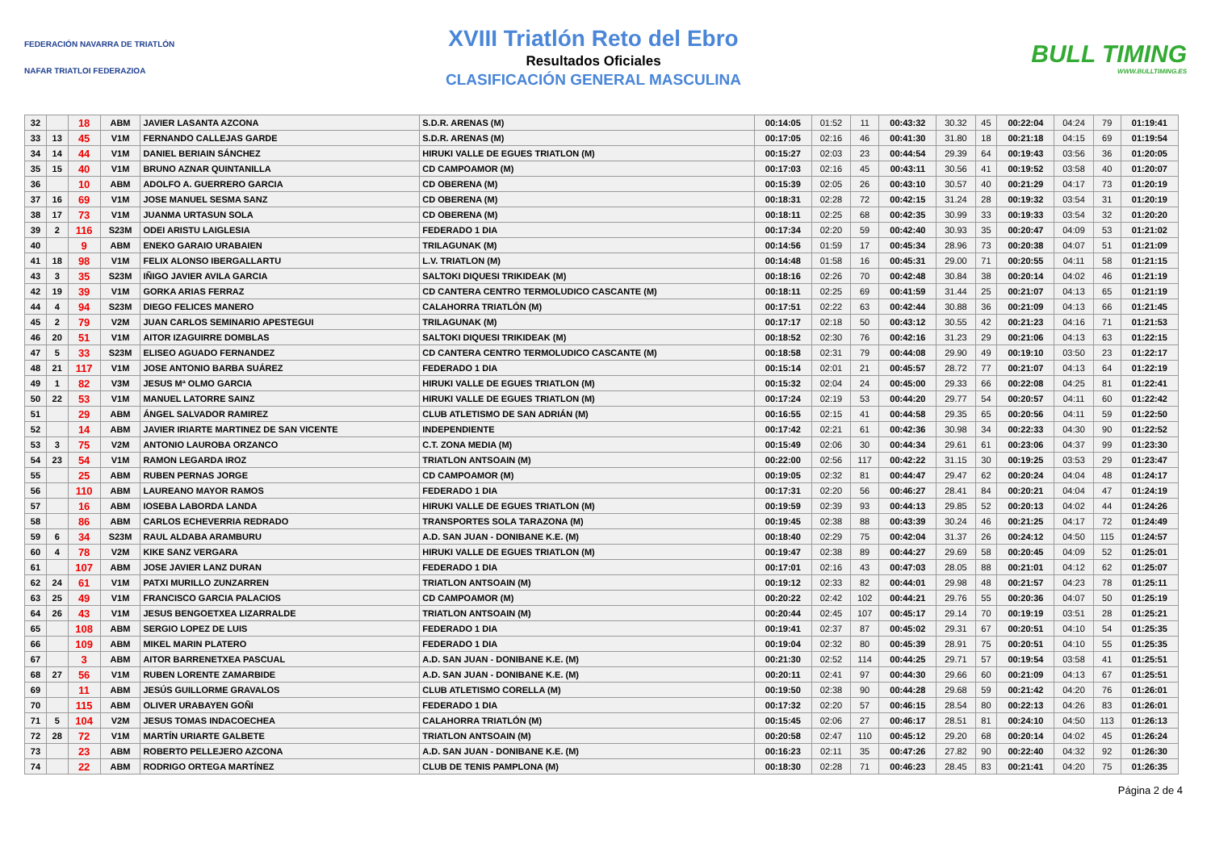FEDERACIÓN NAVARRA DE TRIATLÓN
NAFAR TRIATLOI FEDERAZIOA
XVIII Triatlón Reto del Ebro
Resultados Oficiales
CLASIFICACIÓN GENERAL MASCULINA
BULL TIMING
WWW.BULLTIMING.ES
| 32 | | 18 | ABM | JAVIER LASANTA AZCONA | S.D.R. ARENAS (M) | 00:14:05 | 01:52 | 11 | 00:43:32 | 30.32 | 45 | 00:22:04 | 04:24 | 79 | 01:19:41 |
| 33 | 13 | 45 | V1M | FERNANDO CALLEJAS GARDE | S.D.R. ARENAS (M) | 00:17:05 | 02:16 | 46 | 00:41:30 | 31.80 | 18 | 00:21:18 | 04:15 | 69 | 01:19:54 |
| 34 | 14 | 44 | V1M | DANIEL BERIAIN SÁNCHEZ | HIRUKI VALLE DE EGUES TRIATLON (M) | 00:15:27 | 02:03 | 23 | 00:44:54 | 29.39 | 64 | 00:19:43 | 03:56 | 36 | 01:20:05 |
| 35 | 15 | 40 | V1M | BRUNO AZNAR QUINTANILLA | CD CAMPOAMOR (M) | 00:17:03 | 02:16 | 45 | 00:43:11 | 30.56 | 41 | 00:19:52 | 03:58 | 40 | 01:20:07 |
| 36 | | 10 | ABM | ADOLFO A. GUERRERO GARCIA | CD OBERENA (M) | 00:15:39 | 02:05 | 26 | 00:43:10 | 30.57 | 40 | 00:21:29 | 04:17 | 73 | 01:20:19 |
| 37 | 16 | 69 | V1M | JOSE MANUEL SESMA SANZ | CD OBERENA (M) | 00:18:31 | 02:28 | 72 | 00:42:15 | 31.24 | 28 | 00:19:32 | 03:54 | 31 | 01:20:19 |
| 38 | 17 | 73 | V1M | JUANMA URTASUN SOLA | CD OBERENA (M) | 00:18:11 | 02:25 | 68 | 00:42:35 | 30.99 | 33 | 00:19:33 | 03:54 | 32 | 01:20:20 |
| 39 | 2 | 116 | S23M | ODEI ARISTU LAIGLESIA | FEDERADO 1 DIA | 00:17:34 | 02:20 | 59 | 00:42:40 | 30.93 | 35 | 00:20:47 | 04:09 | 53 | 01:21:02 |
| 40 | | 9 | ABM | ENEKO GARAIO URABAIEN | TRILAGUNAK (M) | 00:14:56 | 01:59 | 17 | 00:45:34 | 28.96 | 73 | 00:20:38 | 04:07 | 51 | 01:21:09 |
| 41 | 18 | 98 | V1M | FELIX ALONSO IBERGALLARTU | L.V. TRIATLON (M) | 00:14:48 | 01:58 | 16 | 00:45:31 | 29.00 | 71 | 00:20:55 | 04:11 | 58 | 01:21:15 |
| 43 | 3 | 35 | S23M | IÑIGO JAVIER AVILA GARCIA | SALTOKI DIQUESI TRIKIDEAK (M) | 00:18:16 | 02:26 | 70 | 00:42:48 | 30.84 | 38 | 00:20:14 | 04:02 | 46 | 01:21:19 |
| 42 | 19 | 39 | V1M | GORKA ARIAS FERRAZ | CD CANTERA CENTRO TERMOLUDICO CASCANTE (M) | 00:18:11 | 02:25 | 69 | 00:41:59 | 31.44 | 25 | 00:21:07 | 04:13 | 65 | 01:21:19 |
| 44 | 4 | 94 | S23M | DIEGO FELICES MANERO | CALAHORRA TRIATLÓN (M) | 00:17:51 | 02:22 | 63 | 00:42:44 | 30.88 | 36 | 00:21:09 | 04:13 | 66 | 01:21:45 |
| 45 | 2 | 79 | V2M | JUAN CARLOS SEMINARIO APESTEGUI | TRILAGUNAK (M) | 00:17:17 | 02:18 | 50 | 00:43:12 | 30.55 | 42 | 00:21:23 | 04:16 | 71 | 01:21:53 |
| 46 | 20 | 51 | V1M | AITOR IZAGUIRRE DOMBLAS | SALTOKI DIQUESI TRIKIDEAK (M) | 00:18:52 | 02:30 | 76 | 00:42:16 | 31.23 | 29 | 00:21:06 | 04:13 | 63 | 01:22:15 |
| 47 | 5 | 33 | S23M | ELISEO AGUADO FERNANDEZ | CD CANTERA CENTRO TERMOLUDICO CASCANTE (M) | 00:18:58 | 02:31 | 79 | 00:44:08 | 29.90 | 49 | 00:19:10 | 03:50 | 23 | 01:22:17 |
| 48 | 21 | 117 | V1M | JOSE ANTONIO BARBA SUÁREZ | FEDERADO 1 DIA | 00:15:14 | 02:01 | 21 | 00:45:57 | 28.72 | 77 | 00:21:07 | 04:13 | 64 | 01:22:19 |
| 49 | 1 | 82 | V3M | JESUS Mª OLMO GARCIA | HIRUKI VALLE DE EGUES TRIATLON (M) | 00:15:32 | 02:04 | 24 | 00:45:00 | 29.33 | 66 | 00:22:08 | 04:25 | 81 | 01:22:41 |
| 50 | 22 | 53 | V1M | MANUEL LATORRE SAINZ | HIRUKI VALLE DE EGUES TRIATLON (M) | 00:17:24 | 02:19 | 53 | 00:44:20 | 29.77 | 54 | 00:20:57 | 04:11 | 60 | 01:22:42 |
| 51 | | 29 | ABM | ÁNGEL SALVADOR RAMIREZ | CLUB ATLETISMO DE SAN ADRIÁN (M) | 00:16:55 | 02:15 | 41 | 00:44:58 | 29.35 | 65 | 00:20:56 | 04:11 | 59 | 01:22:50 |
| 52 | | 14 | ABM | JAVIER IRIARTE MARTINEZ DE SAN VICENTE | INDEPENDIENTE | 00:17:42 | 02:21 | 61 | 00:42:36 | 30.98 | 34 | 00:22:33 | 04:30 | 90 | 01:22:52 |
| 53 | 3 | 75 | V2M | ANTONIO LAUROBA ORZANCO | C.T. ZONA MEDIA (M) | 00:15:49 | 02:06 | 30 | 00:44:34 | 29.61 | 61 | 00:23:06 | 04:37 | 99 | 01:23:30 |
| 54 | 23 | 54 | V1M | RAMON LEGARDA IROZ | TRIATLON ANTSOAIN (M) | 00:22:00 | 02:56 | 117 | 00:42:22 | 31.15 | 30 | 00:19:25 | 03:53 | 29 | 01:23:47 |
| 55 | | 25 | ABM | RUBEN PERNAS JORGE | CD CAMPOAMOR (M) | 00:19:05 | 02:32 | 81 | 00:44:47 | 29.47 | 62 | 00:20:24 | 04:04 | 48 | 01:24:17 |
| 56 | | 110 | ABM | LAUREANO MAYOR RAMOS | FEDERADO 1 DIA | 00:17:31 | 02:20 | 56 | 00:46:27 | 28.41 | 84 | 00:20:21 | 04:04 | 47 | 01:24:19 |
| 57 | | 16 | ABM | IOSEBA LABORDA LANDA | HIRUKI VALLE DE EGUES TRIATLON (M) | 00:19:59 | 02:39 | 93 | 00:44:13 | 29.85 | 52 | 00:20:13 | 04:02 | 44 | 01:24:26 |
| 58 | | 86 | ABM | CARLOS ECHEVERRIA REDRADO | TRANSPORTES SOLA TARAZONA (M) | 00:19:45 | 02:38 | 88 | 00:43:39 | 30.24 | 46 | 00:21:25 | 04:17 | 72 | 01:24:49 |
| 59 | 6 | 34 | S23M | RAUL ALDABA ARAMBURU | A.D. SAN JUAN - DONIBANE K.E. (M) | 00:18:40 | 02:29 | 75 | 00:42:04 | 31.37 | 26 | 00:24:12 | 04:50 | 115 | 01:24:57 |
| 60 | 4 | 78 | V2M | KIKE SANZ VERGARA | HIRUKI VALLE DE EGUES TRIATLON (M) | 00:19:47 | 02:38 | 89 | 00:44:27 | 29.69 | 58 | 00:20:45 | 04:09 | 52 | 01:25:01 |
| 61 | | 107 | ABM | JOSE JAVIER LANZ DURAN | FEDERADO 1 DIA | 00:17:01 | 02:16 | 43 | 00:47:03 | 28.05 | 88 | 00:21:01 | 04:12 | 62 | 01:25:07 |
| 62 | 24 | 61 | V1M | PATXI MURILLO ZUNZARREN | TRIATLON ANTSOAIN (M) | 00:19:12 | 02:33 | 82 | 00:44:01 | 29.98 | 48 | 00:21:57 | 04:23 | 78 | 01:25:11 |
| 63 | 25 | 49 | V1M | FRANCISCO GARCIA PALACIOS | CD CAMPOAMOR (M) | 00:20:22 | 02:42 | 102 | 00:44:21 | 29.76 | 55 | 00:20:36 | 04:07 | 50 | 01:25:19 |
| 64 | 26 | 43 | V1M | JESUS BENGOETXEA LIZARRALDE | TRIATLON ANTSOAIN (M) | 00:20:44 | 02:45 | 107 | 00:45:17 | 29.14 | 70 | 00:19:19 | 03:51 | 28 | 01:25:21 |
| 65 | | 108 | ABM | SERGIO LOPEZ DE LUIS | FEDERADO 1 DIA | 00:19:41 | 02:37 | 87 | 00:45:02 | 29.31 | 67 | 00:20:51 | 04:10 | 54 | 01:25:35 |
| 66 | | 109 | ABM | MIKEL MARIN PLATERO | FEDERADO 1 DIA | 00:19:04 | 02:32 | 80 | 00:45:39 | 28.91 | 75 | 00:20:51 | 04:10 | 55 | 01:25:35 |
| 67 | | 3 | ABM | AITOR BARRENETXEA PASCUAL | A.D. SAN JUAN - DONIBANE K.E. (M) | 00:21:30 | 02:52 | 114 | 00:44:25 | 29.71 | 57 | 00:19:54 | 03:58 | 41 | 01:25:51 |
| 68 | 27 | 56 | V1M | RUBEN LORENTE ZAMARBIDE | A.D. SAN JUAN - DONIBANE K.E. (M) | 00:20:11 | 02:41 | 97 | 00:44:30 | 29.66 | 60 | 00:21:09 | 04:13 | 67 | 01:25:51 |
| 69 | | 11 | ABM | JESÚS GUILLORME GRAVALOS | CLUB ATLETISMO CORELLA (M) | 00:19:50 | 02:38 | 90 | 00:44:28 | 29.68 | 59 | 00:21:42 | 04:20 | 76 | 01:26:01 |
| 70 | | 115 | ABM | OLIVER URABAYEN GOÑI | FEDERADO 1 DIA | 00:17:32 | 02:20 | 57 | 00:46:15 | 28.54 | 80 | 00:22:13 | 04:26 | 83 | 01:26:01 |
| 71 | 5 | 104 | V2M | JESUS TOMAS INDACOECHEA | CALAHORRA TRIATLÓN (M) | 00:15:45 | 02:06 | 27 | 00:46:17 | 28.51 | 81 | 00:24:10 | 04:50 | 113 | 01:26:13 |
| 72 | 28 | 72 | V1M | MARTÍN URIARTE GALBETE | TRIATLON ANTSOAIN (M) | 00:20:58 | 02:47 | 110 | 00:45:12 | 29.20 | 68 | 00:20:14 | 04:02 | 45 | 01:26:24 |
| 73 | | 23 | ABM | ROBERTO PELLEJERO AZCONA | A.D. SAN JUAN - DONIBANE K.E. (M) | 00:16:23 | 02:11 | 35 | 00:47:26 | 27.82 | 90 | 00:22:40 | 04:32 | 92 | 01:26:30 |
| 74 | | 22 | ABM | RODRIGO ORTEGA MARTÍNEZ | CLUB DE TENIS PAMPLONA (M) | 00:18:30 | 02:28 | 71 | 00:46:23 | 28.45 | 83 | 00:21:41 | 04:20 | 75 | 01:26:35 |
Página 2 de 4